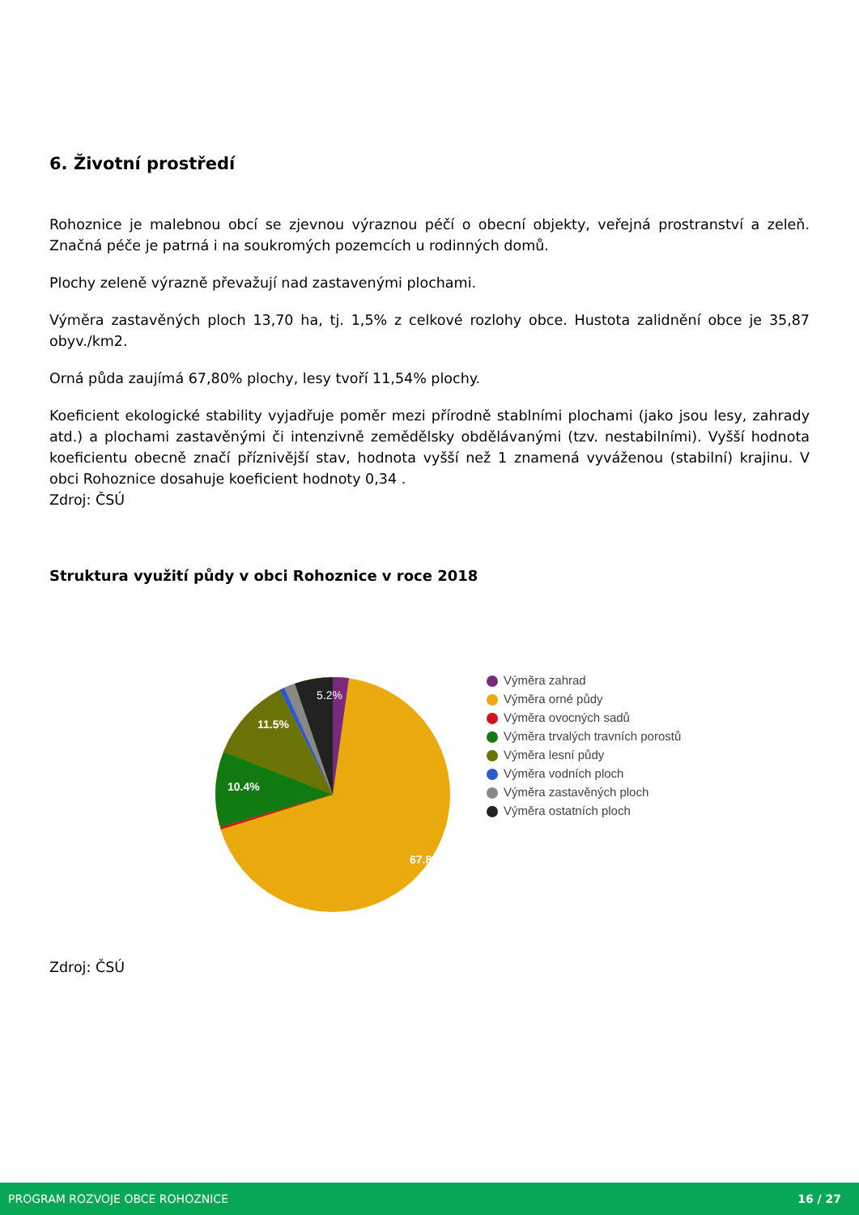6. Životní prostředí
Rohoznice je malebnou obcí se zjevnou výraznou péčí o obecní objekty, veřejná prostranství a zeleň. Značná péče je patrná i na soukromých pozemcích u rodinných domů.
Plochy zeleně výrazně převažují nad zastavenými plochami.
Výměra zastavěných ploch 13,70 ha, tj. 1,5% z celkové rozlohy obce. Hustota zalidnění obce je 35,87 obyv./km2.
Orná půda zaujímá 67,80% plochy, lesy tvoří 11,54% plochy.
Koeficient ekologické stability vyjadřuje poměr mezi přírodně stablními plochami (jako jsou lesy, zahrady atd.) a plochami zastavěnými či intenzivně zemědělsky obdělávanými (tzv. nestabilními). Vyšší hodnota koeficientu obecně značí příznivější stav, hodnota vyšší než 1 znamená vyváženou (stabilní) krajinu. V obci Rohoznice dosahuje koeficient hodnoty 0,34 .
Zdroj: ČSÚ
Struktura využití půdy v obci Rohoznice v roce 2018
10.4%
11.5%
5.2%
67.8%
Výměra zahrad
Výměra orné půdy
Výměra ovocných sadů
Výměra trvalých travních porostů
Výměra lesní půdy
Výměra vodních ploch
Výměra zastavěných ploch
Výměra ostatních ploch
Zdroj: ČSÚ
PROGRAM ROZVOJE OBCE ROHOZNICE 16 / 27